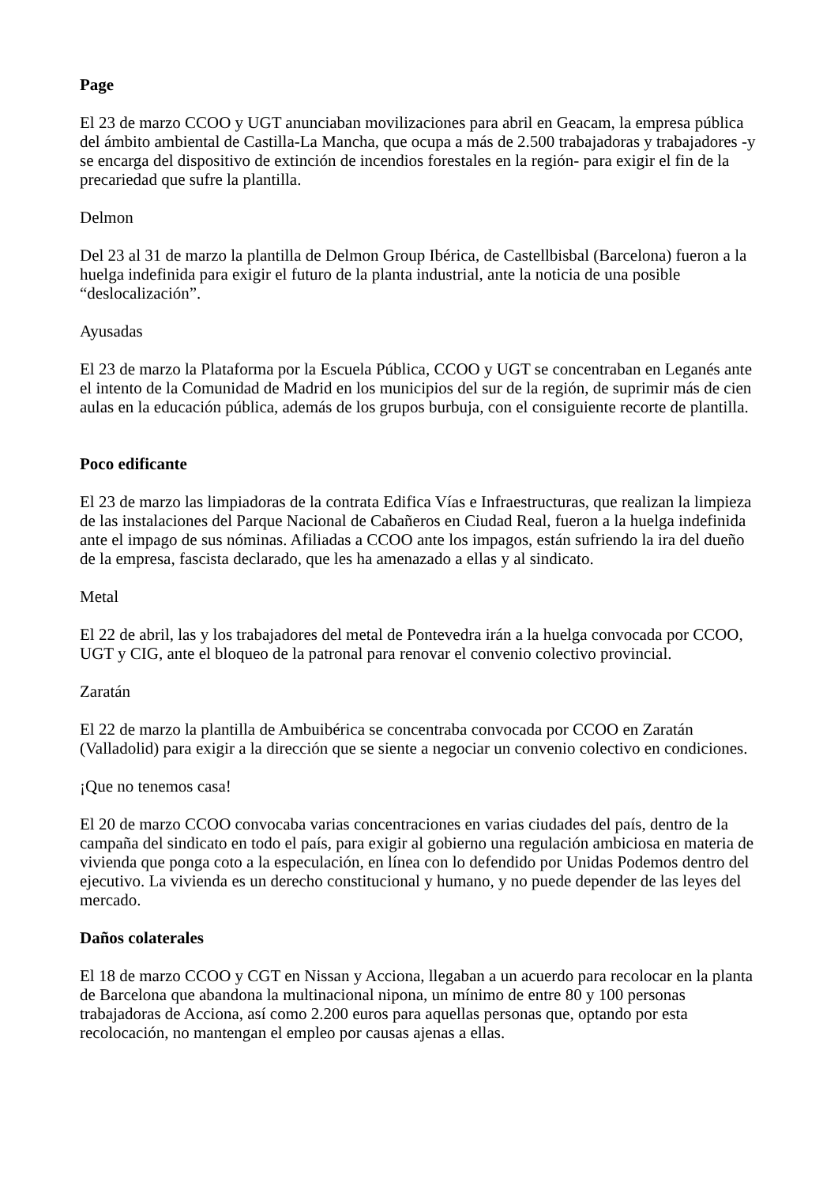Page
El 23 de marzo CCOO y UGT anunciaban movilizaciones para abril en Geacam, la empresa pública del ámbito ambiental de Castilla-La Mancha, que ocupa a más de 2.500 trabajadoras y trabajadores -y se encarga del dispositivo de extinción de incendios forestales en la región- para exigir el fin de la precariedad que sufre la plantilla.
Delmon
Del 23 al 31 de marzo la plantilla de Delmon Group Ibérica, de Castellbisbal (Barcelona) fueron a la huelga indefinida para exigir el futuro de la planta industrial, ante la noticia de una posible “deslocalización”.
Ayusadas
El 23 de marzo la Plataforma por la Escuela Pública, CCOO y UGT se concentraban en Leganés ante el intento de la Comunidad de Madrid en los municipios del sur de la región, de suprimir más de cien aulas en la educación pública, además de los grupos burbuja, con el consiguiente recorte de plantilla.
Poco edificante
El 23 de marzo las limpiadoras de la contrata Edifica Vías e Infraestructuras, que realizan la limpieza de las instalaciones del Parque Nacional de Cabañeros en Ciudad Real, fueron a la huelga indefinida ante el impago de sus nóminas. Afiliadas a CCOO ante los impagos, están sufriendo la ira del dueño de la empresa, fascista declarado, que les ha amenazado a ellas y al sindicato.
Metal
El 22 de abril, las y los trabajadores del metal de Pontevedra irán a la huelga convocada por CCOO, UGT y CIG, ante el bloqueo de la patronal para renovar el convenio colectivo provincial.
Zaratán
El 22 de marzo la plantilla de Ambuibérica se concentraba convocada por CCOO en Zaratán (Valladolid) para exigir a la dirección que se siente a negociar un convenio colectivo en condiciones.
¡Que no tenemos casa!
El 20 de marzo CCOO convocaba varias concentraciones en varias ciudades del país, dentro de la campaña del sindicato en todo el país, para exigir al gobierno una regulación ambiciosa en materia de vivienda que ponga coto a la especulación, en línea con lo defendido por Unidas Podemos dentro del ejecutivo. La vivienda es un derecho constitucional y humano, y no puede depender de las leyes del mercado.
Daños colaterales
El 18 de marzo CCOO y CGT en Nissan y Acciona, llegaban a un acuerdo para recolocar en la planta de Barcelona que abandona la multinacional nipona, un mínimo de entre 80 y 100 personas trabajadoras de Acciona, así como 2.200 euros para aquellas personas que, optando por esta recolocación, no mantengan el empleo por causas ajenas a ellas.